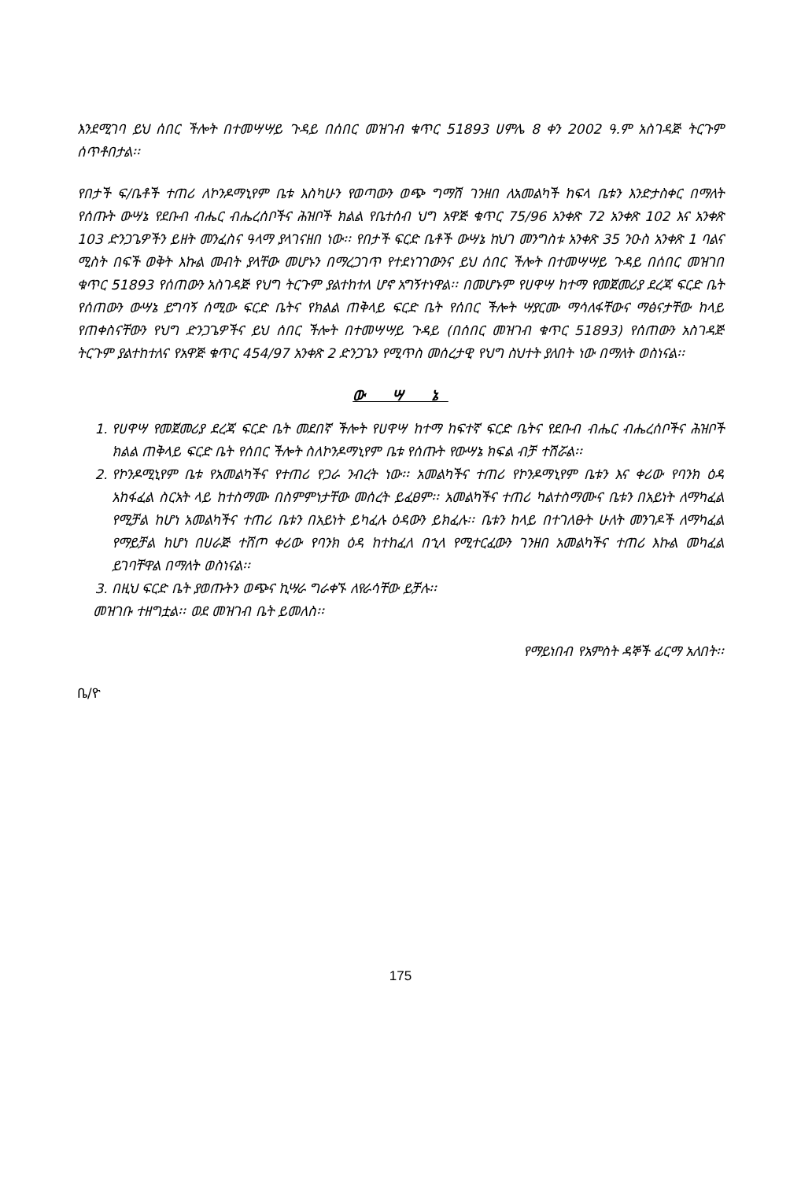እንደሚገባ ይህ ሰበር ችሎት በተመሣሣይ ጉዳይ በሰበር መዝገብ ቁጥር 51893 ሀምሌ 8 ቀን 2002 ዓ.ም አስገዳጅ ትርጉም ሰጥቶበታል፡፡
የበታች ፍ/ቤቶች ተጠሪ ለኮንዶማኒየም ቤቱ እስካሁን የወጣውን ወጭ ግማሽ ገንዘበ ለአመልካች ከፍላ ቤቱን እንድታስቀር በማለት የሰጡት ውሣኔ የደቡብ ብሔር ብሔረሰቦችና ሕዝቦች ክልል የቤተሰብ ህግ አዋጅ ቁጥር 75/96 አንቀጽ 72 አንቀጽ 102 እና አንቀጽ 103 ድንጋጌዎችን ይዘት መንፈስና ዓላማ ያላገናዘበ ነው፡፡ የበታች ፍርድ ቤቶች ውሣኔ ከህገ መንግስቱ አንቀጽ 35 ንዑስ አንቀጽ 1 ባልና ሚስት በፍች ወቅት እኩል መብት ያላቸው መሆኑን በማረጋገጥ የተደነገገውንና ይህ ሰበር ችሎት በተመሣሣይ ጉዳይ በሰበር መዝገበ ቁጥር 51893 የሰጠውን አስገዳጅ የህግ ትርጉም ያልተከተለ ሆኖ አግኝተነዋል፡፡ በመሆኑም የሀዋሣ ከተማ የመጀመሪያ ደረጃ ፍርድ ቤት የሰጠውን ውሣኔ ይግባኝ ሰሚው ፍርድ ቤትና የክልል ጠቅላይ ፍርድ ቤት የሰበር ችሎት ሣያርሙ ማሳለፋቸውና ማፅናታቸው ከላይ የጠቀስናቸውን የህግ ድንጋጌዎችና ይህ ሰበር ችሎት በተመሣሣይ ጉዳይ (በሰበር መዝገብ ቁጥር 51893) የሰጠውን አስገዳጅ ትርጉም ያልተከተለና የአዋጅ ቁጥር 454/97 አንቀጽ 2 ድንጋጌን የሚጥስ መሰረታዊ የህግ ስህተት ያለበት ነው በማለት ወስነናል፡፡
ው ሣ ኔ
1. የሀዋሣ የመጀመሪያ ደረጃ ፍርድ ቤት መደበኛ ችሎት የሀዋሣ ከተማ ከፍተኛ ፍርድ ቤትና የደቡብ ብሔር ብሔረሰቦችና ሕዝቦች ክልል ጠቅላይ ፍርድ ቤት የሰበር ችሎት ስለኮንዶማኒየም ቤቱ የሰጡት የውሣኔ ክፍል ብቻ ተሽሯል፡፡
2. የኮንዶሚኒየም ቤቱ የአመልካችና የተጠሪ የጋራ ንብረት ነው፡፡ አመልካችና ተጠሪ የኮንዶማኒየም ቤቱን እና ቀሪው የባንክ ዕዳ አከፋፈል ስርአት ላይ ከተስማሙ በስምምነታቸው መሰረት ይፈፀም፡፡ አመልካችና ተጠሪ ካልተስማሙና ቤቱን በአይነት ለማካፈል የሚቻል ከሆነ አመልካችና ተጠሪ ቤቱን በአይነት ይካፈሉ ዕዳውን ይክፈሉ፡፡ ቤቱን ከላይ በተገለፁት ሁለት መንገዶች ለማካፈል የማይቻል ከሆነ በሀራጅ ተሸጦ ቀሪው የባንክ ዕዳ ከተከፈለ በኂላ የሚተርፈውን ገንዘበ አመልካችና ተጠሪ እኩል መካፈል ይገባቸዋል በማለት ወስነናል፡፡
3. በዚህ ፍርድ ቤት ያወጡትን ወጭና ኪሣራ ግራቀኙ ለየራሳቸው ይቻሉ፡፡
መዝገቡ ተዘግቷል፡፡ ወደ መዝገብ ቤት ይመለስ፡፡
የማይነበብ የአምስት ዳኞች ፊርማ አለበት፡፡
ቤ/ዮ
175